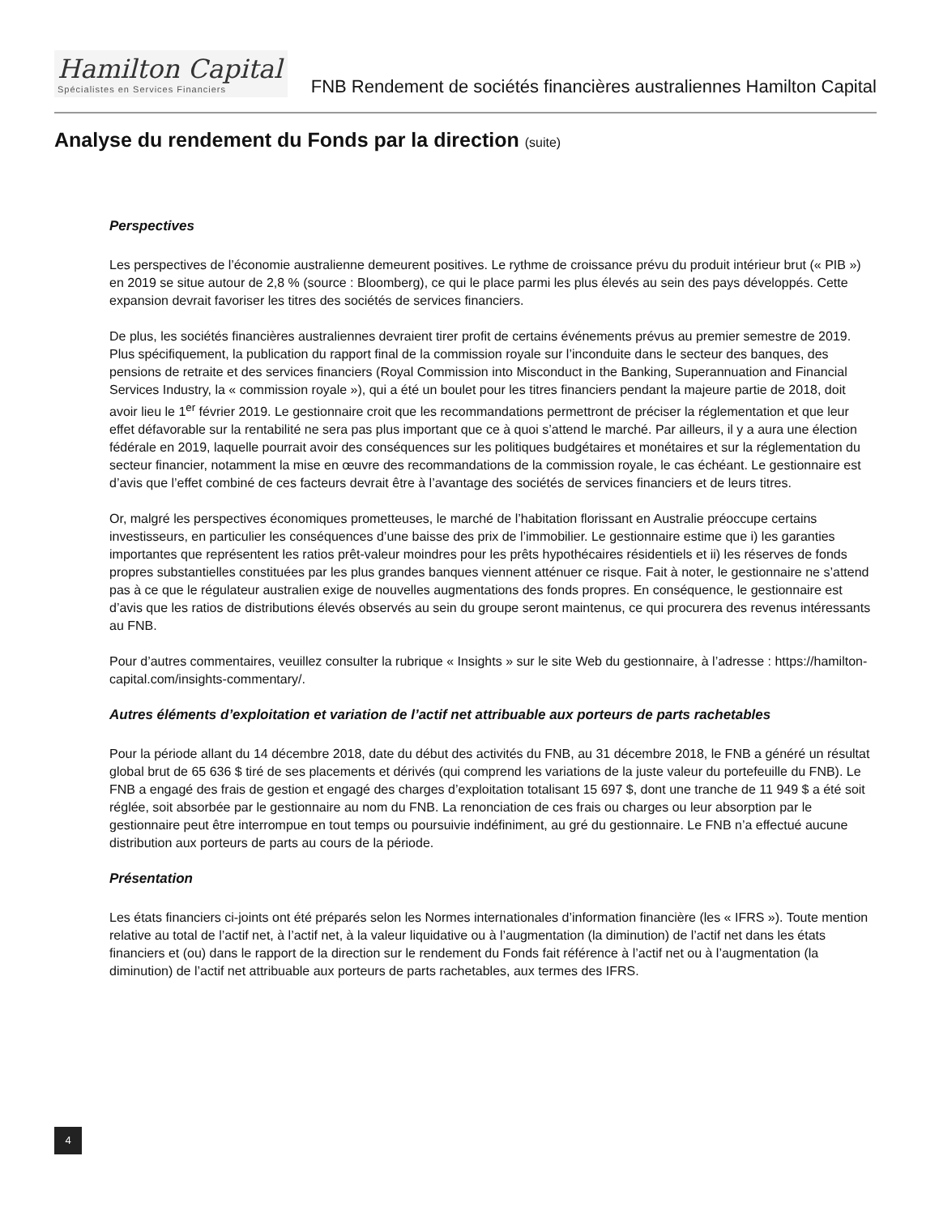Hamilton Capital
Spécialistes en Services Financiers
FNB Rendement de sociétés financières australiennes Hamilton Capital
Analyse du rendement du Fonds par la direction (suite)
Perspectives
Les perspectives de l’économie australienne demeurent positives. Le rythme de croissance prévu du produit intérieur brut (« PIB ») en 2019 se situe autour de 2,8 % (source : Bloomberg), ce qui le place parmi les plus élevés au sein des pays développés. Cette expansion devrait favoriser les titres des sociétés de services financiers.
De plus, les sociétés financières australiennes devraient tirer profit de certains événements prévus au premier semestre de 2019. Plus spécifiquement, la publication du rapport final de la commission royale sur l’inconduite dans le secteur des banques, des pensions de retraite et des services financiers (Royal Commission into Misconduct in the Banking, Superannuation and Financial Services Industry, la « commission royale »), qui a été un boulet pour les titres financiers pendant la majeure partie de 2018, doit avoir lieu le 1<sup>er</sup> février 2019. Le gestionnaire croit que les recommandations permettront de préciser la réglementation et que leur effet défavorable sur la rentabilité ne sera pas plus important que ce à quoi s’attend le marché. Par ailleurs, il y a aura une élection fédérale en 2019, laquelle pourrait avoir des conséquences sur les politiques budgétaires et monétaires et sur la réglementation du secteur financier, notamment la mise en œuvre des recommandations de la commission royale, le cas échéant. Le gestionnaire est d’avis que l’effet combiné de ces facteurs devrait être à l’avantage des sociétés de services financiers et de leurs titres.
Or, malgré les perspectives économiques prometteuses, le marché de l’habitation florissant en Australie préoccupe certains investisseurs, en particulier les conséquences d’une baisse des prix de l’immobilier. Le gestionnaire estime que i) les garanties importantes que représentent les ratios prêt-valeur moindres pour les prêts hypothécaires résidentiels et ii) les réserves de fonds propres substantielles constituées par les plus grandes banques viennent atténuer ce risque. Fait à noter, le gestionnaire ne s’attend pas à ce que le régulateur australien exige de nouvelles augmentations des fonds propres. En conséquence, le gestionnaire est d’avis que les ratios de distributions élevés observés au sein du groupe seront maintenus, ce qui procurera des revenus intéressants au FNB.
Pour d’autres commentaires, veuillez consulter la rubrique « Insights » sur le site Web du gestionnaire, à l’adresse : https://hamilton-capital.com/insights-commentary/.
Autres éléments d’exploitation et variation de l’actif net attribuable aux porteurs de parts rachetables
Pour la période allant du 14 décembre 2018, date du début des activités du FNB, au 31 décembre 2018, le FNB a généré un résultat global brut de 65 636 $ tiré de ses placements et dérivés (qui comprend les variations de la juste valeur du portefeuille du FNB). Le FNB a engagé des frais de gestion et engagé des charges d’exploitation totalisant 15 697 $, dont une tranche de 11 949 $ a été soit réglée, soit absorbée par le gestionnaire au nom du FNB. La renonciation de ces frais ou charges ou leur absorption par le gestionnaire peut être interrompue en tout temps ou poursuivie indéfiniment, au gré du gestionnaire. Le FNB n’a effectué aucune distribution aux porteurs de parts au cours de la période.
Présentation
Les états financiers ci-joints ont été préparés selon les Normes internationales d’information financière (les « IFRS »). Toute mention relative au total de l’actif net, à l’actif net, à la valeur liquidative ou à l’augmentation (la diminution) de l’actif net dans les états financiers et (ou) dans le rapport de la direction sur le rendement du Fonds fait référence à l’actif net ou à l’augmentation (la diminution) de l’actif net attribuable aux porteurs de parts rachetables, aux termes des IFRS.
4